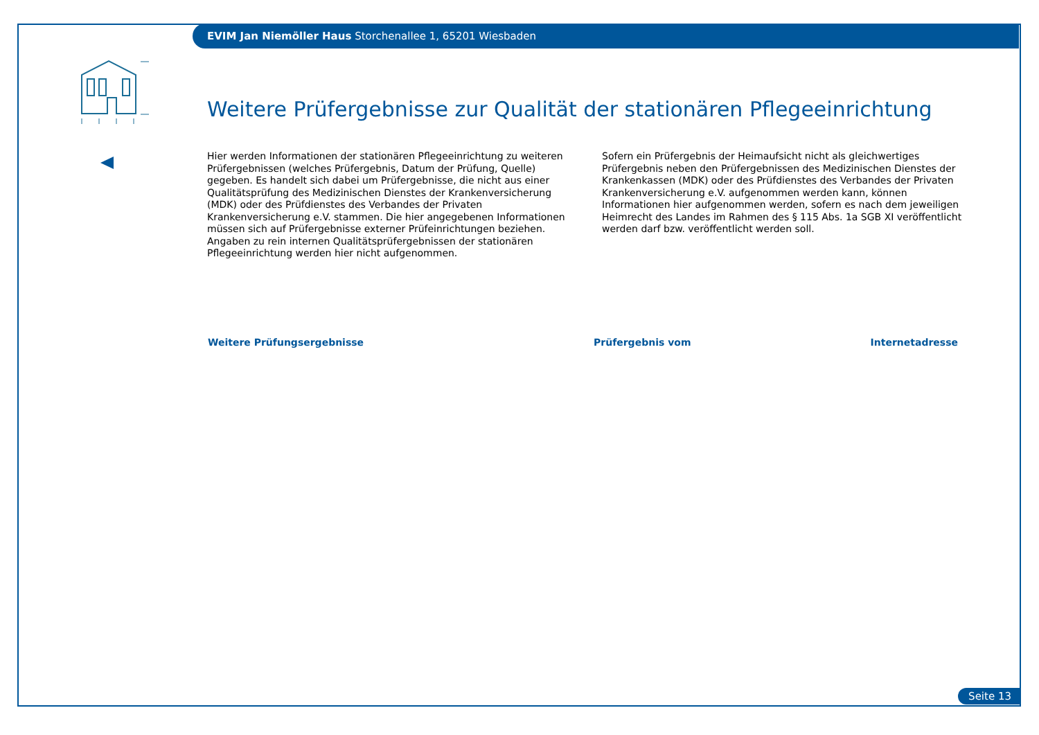EVIM Jan Niemöller Haus Storchenallee 1, 65201 Wiesbaden
Weitere Prüfergebnisse zur Qualität der stationären Pflegeeinrichtung
Hier werden Informationen der stationären Pflegeeinrichtung zu weiteren Prüfergebnissen (welches Prüfergebnis, Datum der Prüfung, Quelle) gegeben. Es handelt sich dabei um Prüfergebnisse, die nicht aus einer Qualitätsprüfung des Medizinischen Dienstes der Krankenversicherung (MDK) oder des Prüfdienstes des Verbandes der Privaten Krankenversicherung e.V. stammen. Die hier angegebenen Informationen müssen sich auf Prüfergebnisse externer Prüfeinrichtungen beziehen. Angaben zu rein internen Qualitätsprüfergebnissen der stationären Pflegeeinrichtung werden hier nicht aufgenommen.
Sofern ein Prüfergebnis der Heimaufsicht nicht als gleichwertiges Prüfergebnis neben den Prüfergebnissen des Medizinischen Dienstes der Krankenkassen (MDK) oder des Prüfdienstes des Verbandes der Privaten Krankenversicherung e.V. aufgenommen werden kann, können Informationen hier aufgenommen werden, sofern es nach dem jeweiligen Heimrecht des Landes im Rahmen des § 115 Abs. 1a SGB XI veröffentlicht werden darf bzw. veröffentlicht werden soll.
| Weitere Prüfungsergebnisse | Prüfergebnis vom | Internetadresse |
| --- | --- | --- |
Seite 13